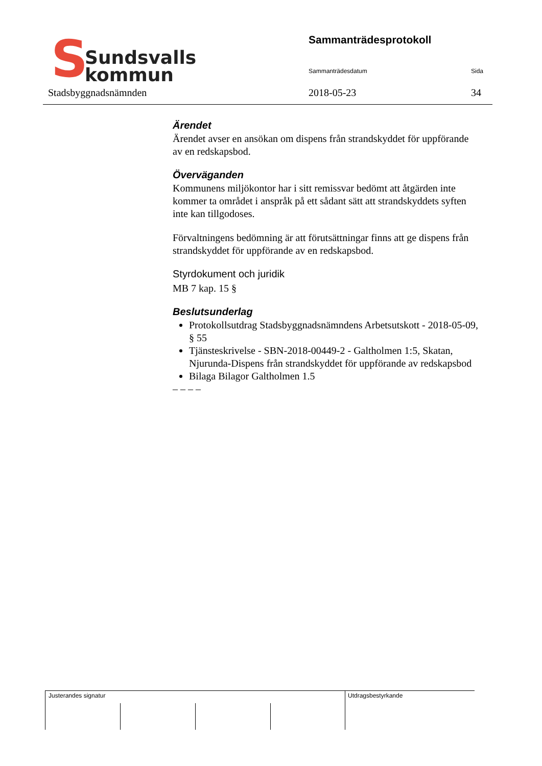S
Sundsvalls
kommun
Stadsbyggnadsnämnden
Sammanträdesprotokoll
Sammanträdesdatum Sida
2018-05-23 34
Ärendet
Ärendet avser en ansökan om dispens från strandskyddet för uppförande av en redskapsbod.
Överväganden
Kommunens miljökontor har i sitt remissvar bedömt att åtgärden inte kommer ta området i anspråk på ett sådant sätt att strandskyddets syften inte kan tillgodoses.
Förvaltningens bedömning är att förutsättningar finns att ge dispens från strandskyddet för uppförande av en redskapsbod.
Styrdokument och juridik
MB 7 kap. 15 §
Beslutsunderlag
Protokollsutdrag Stadsbyggnadsnämndens Arbetsutskott - 2018-05-09, § 55
Tjänsteskrivelse - SBN-2018-00449-2 - Galtholmen 1:5, Skatan, Njurunda-Dispens från strandskyddet för uppförande av redskapsbod
Bilaga Bilagor Galtholmen 1.5
– – – –
Justerandes signatur Utdragsbestyrkande